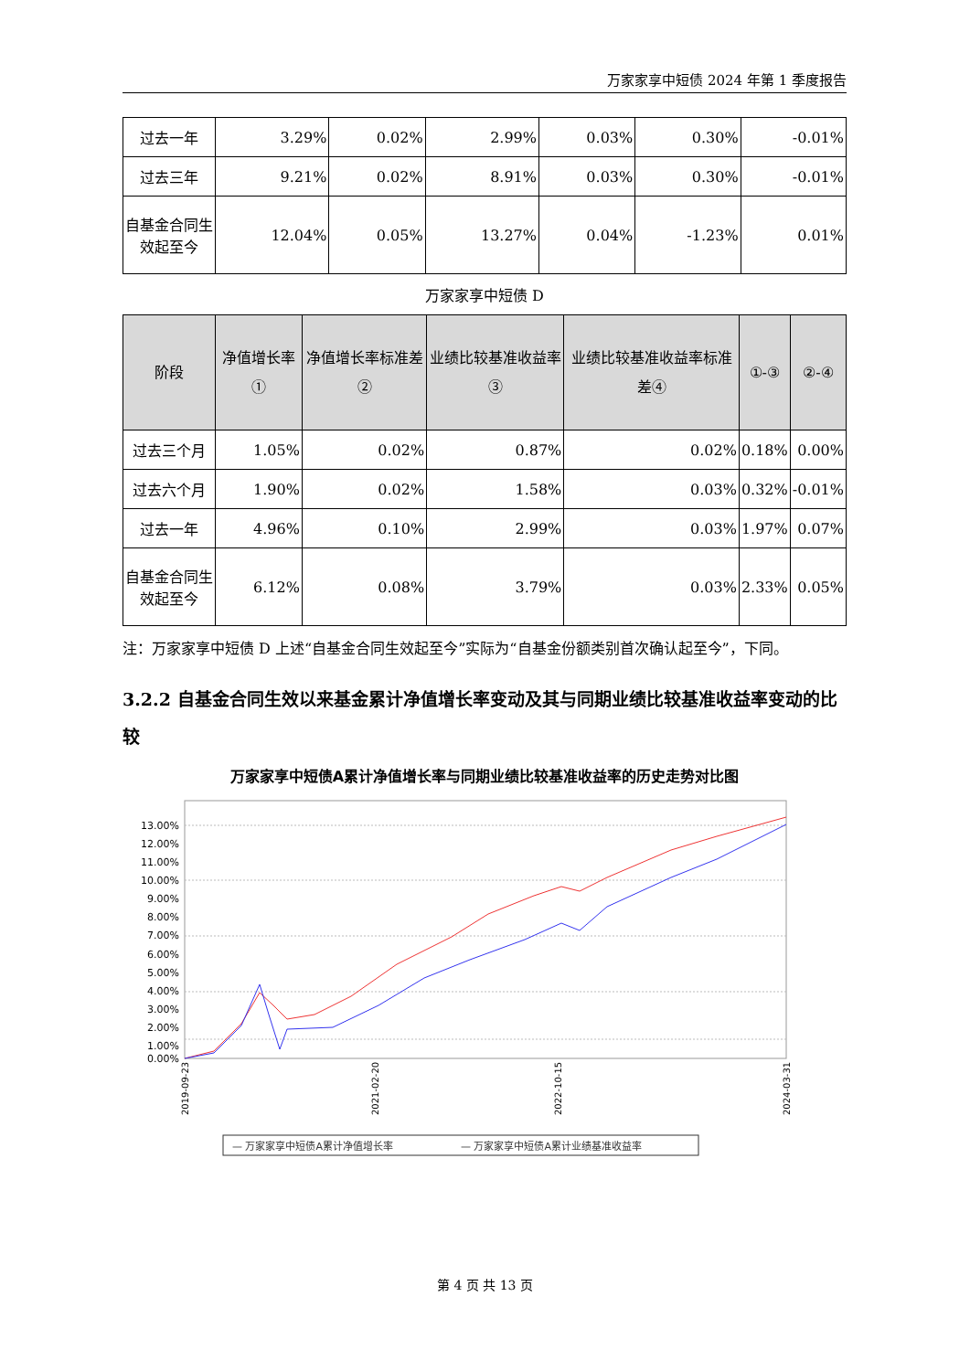万家家享中短债 2024 年第 1 季度报告
| 过去一年 | 3.29% | 0.02% | 2.99% | 0.03% | 0.30% | -0.01% |
| 过去三年 | 9.21% | 0.02% | 8.91% | 0.03% | 0.30% | -0.01% |
| 自基金合同生效起至今 | 12.04% | 0.05% | 13.27% | 0.04% | -1.23% | 0.01% |
万家家享中短债 D
| 阶段 | 净值增长率① | 净值增长率标准差② | 业绩比较基准收益率③ | 业绩比较基准收益率标准差④ | ①-③ | ②-④ |
| --- | --- | --- | --- | --- | --- | --- |
| 过去三个月 | 1.05% | 0.02% | 0.87% | 0.02% | 0.18% | 0.00% |
| 过去六个月 | 1.90% | 0.02% | 1.58% | 0.03% | 0.32% | -0.01% |
| 过去一年 | 4.96% | 0.10% | 2.99% | 0.03% | 1.97% | 0.07% |
| 自基金合同生效起至今 | 6.12% | 0.08% | 3.79% | 0.03% | 2.33% | 0.05% |
注：万家家享中短债 D 上述“自基金合同生效起至今”实际为“自基金份额类别首次确认起至今”，下同。
3.2.2 自基金合同生效以来基金累计净值增长率变动及其与同期业绩比较基准收益率变动的比较
万家家享中短债A累计净值增长率与同期业绩比较基准收益率的历史走势对比图
13.00%
12.00%
11.00%
10.00%
9.00%
8.00%
7.00%
6.00%
5.00%
4.00%
3.00%
2.00%
1.00%
0.00%
2019-09-23
2021-02-20
2022-10-15
2024-03-31
— 万家家享中短债A累计净值增长率
— 万家家享中短债A累计业绩基准收益率
第 4 页 共 13 页